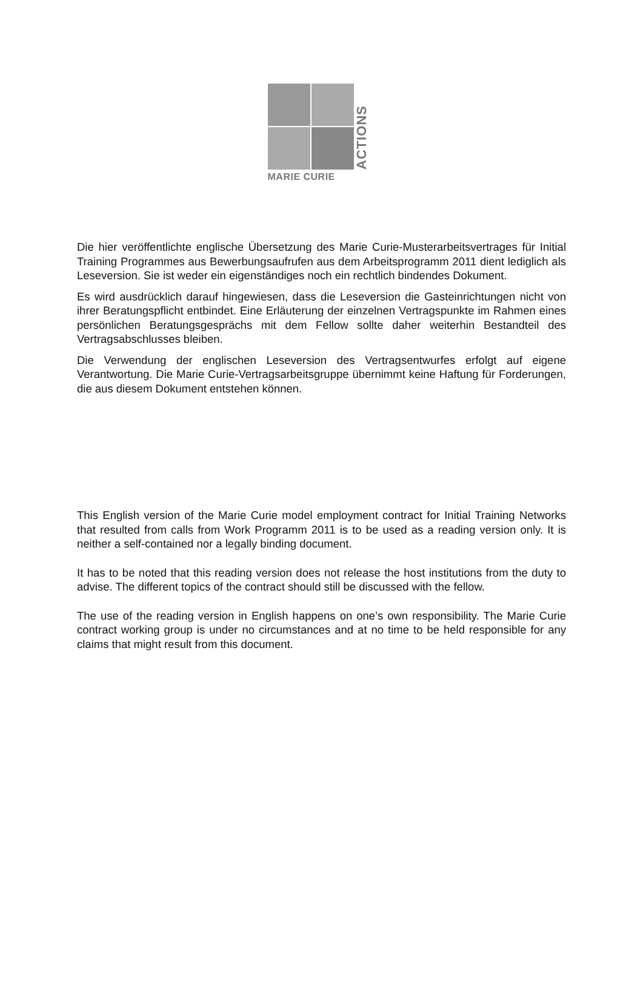ACTIONS
MARIE CURIE
Die hier veröffentlichte englische Übersetzung des Marie Curie-Musterarbeitsvertrages für Initial Training Programmes aus Bewerbungsaufrufen aus dem Arbeitsprogramm 2011 dient lediglich als Leseversion. Sie ist weder ein eigenständiges noch ein rechtlich bindendes Dokument.
Es wird ausdrücklich darauf hingewiesen, dass die Leseversion die Gasteinrichtungen nicht von ihrer Beratungspflicht entbindet. Eine Erläuterung der einzelnen Vertragspunkte im Rahmen eines persönlichen Beratungsgesprächs mit dem Fellow sollte daher weiterhin Bestandteil des Vertragsabschlusses bleiben.
Die Verwendung der englischen Leseversion des Vertragsentwurfes erfolgt auf eigene Verantwortung. Die Marie Curie-Vertragsarbeitsgruppe übernimmt keine Haftung für Forderungen, die aus diesem Dokument entstehen können.
This English version of the Marie Curie model employment contract for Initial Training Networks that resulted from calls from Work Programm 2011 is to be used as a reading version only. It is neither a self-contained nor a legally binding document.
It has to be noted that this reading version does not release the host institutions from the duty to advise. The different topics of the contract should still be discussed with the fellow.
The use of the reading version in English happens on one’s own responsibility. The Marie Curie contract working group is under no circumstances and at no time to be held responsible for any claims that might result from this document.